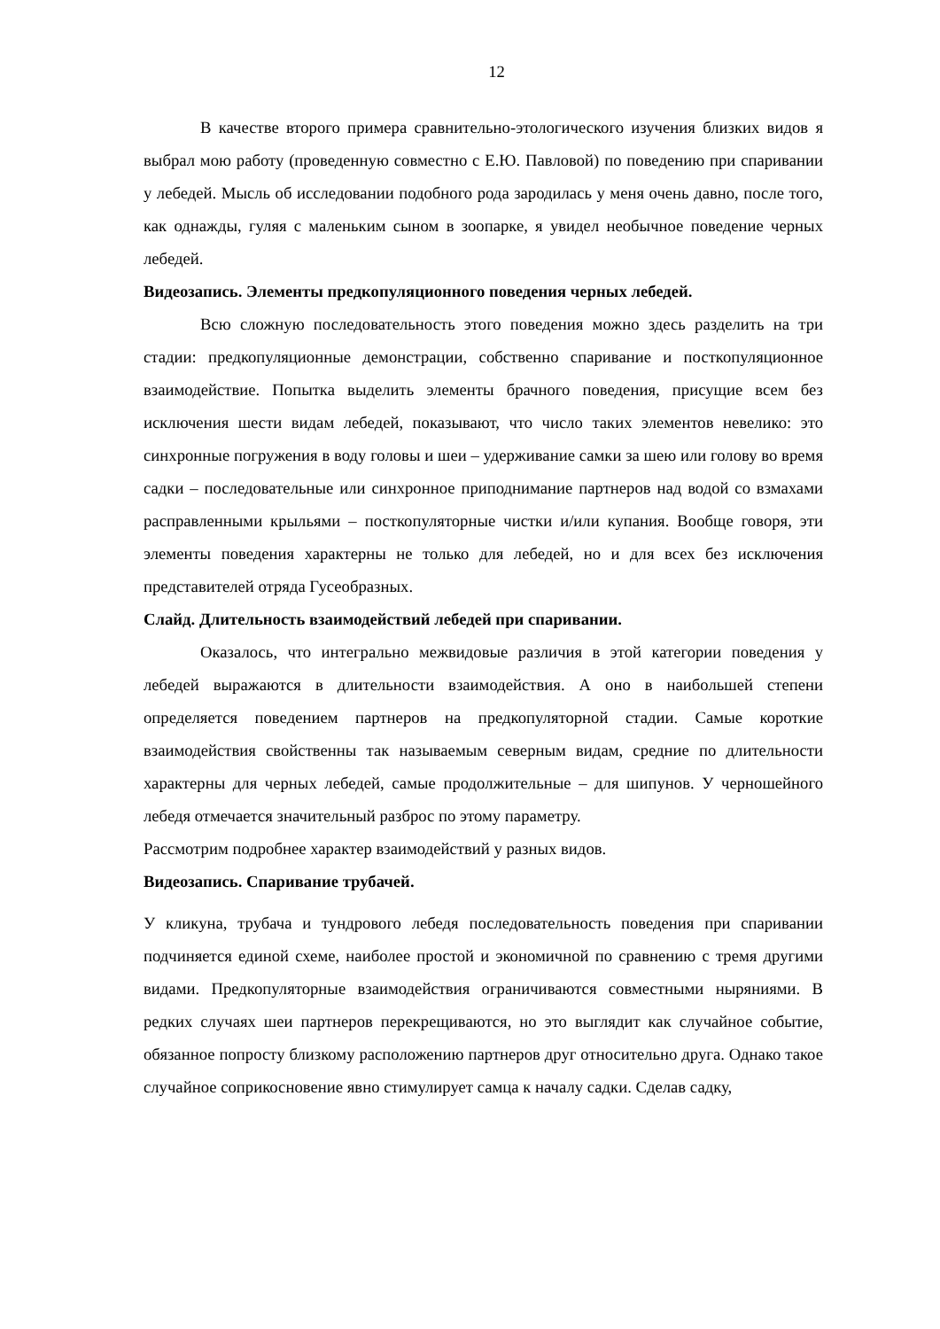12
В качестве второго примера сравнительно-этологического изучения близких видов я выбрал мою работу (проведенную совместно с Е.Ю. Павловой) по поведению при спаривании у лебедей. Мысль об исследовании подобного рода зародилась у меня очень давно, после того, как однажды, гуляя с маленьким сыном в зоопарке, я увидел необычное поведение черных лебедей.
Видеозапись. Элементы предкопуляционного поведения черных лебедей.
Всю сложную последовательность этого поведения можно здесь разделить на три стадии: предкопуляционные демонстрации, собственно спаривание и посткопуляционное взаимодействие. Попытка выделить элементы брачного поведения, присущие всем без исключения шести видам лебедей, показывают, что число таких элементов невелико: это синхронные погружения в воду головы и шеи – удерживание самки за шею или голову во время садки – последовательные или синхронное приподнимание партнеров над водой со взмахами расправленными крыльями – посткопуляторные чистки и/или купания. Вообще говоря, эти элементы поведения характерны не только для лебедей, но и для всех без исключения представителей отряда Гусеобразных.
Слайд. Длительность взаимодействий лебедей при спаривании.
Оказалось, что интегрально межвидовые различия в этой категории поведения у лебедей выражаются в длительности взаимодействия. А оно в наибольшей степени определяется поведением партнеров на предкопуляторной стадии. Самые короткие взаимодействия свойственны так называемым северным видам, средние по длительности характерны для черных лебедей, самые продолжительные – для шипунов. У черношейного лебедя отмечается значительный разброс по этому параметру.
Рассмотрим подробнее характер взаимодействий у разных видов.
Видеозапись. Спаривание трубачей.
У кликуна, трубача и тундрового лебедя последовательность поведения при спаривании подчиняется единой схеме, наиболее простой и экономичной по сравнению с тремя другими видами. Предкопуляторные взаимодействия ограничиваются совместными ныряниями. В редких случаях шеи партнеров перекрещиваются, но это выглядит как случайное событие, обязанное попросту близкому расположению партнеров друг относительно друга. Однако такое случайное соприкосновение явно стимулирует самца к началу садки. Сделав садку,